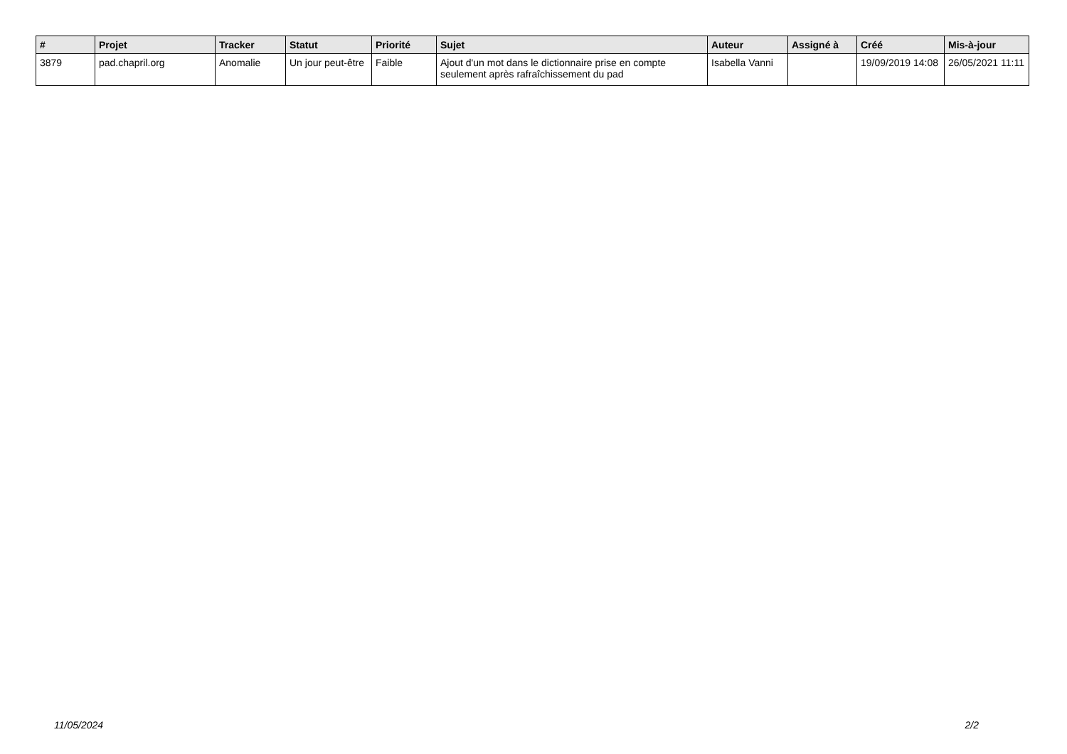| # | Projet | Tracker | Statut | Priorité | Sujet | Auteur | Assigné à | Créé | Mis-à-jour |
| --- | --- | --- | --- | --- | --- | --- | --- | --- | --- |
| 3879 | pad.chapril.org | Anomalie | Un jour peut-être | Faible | Ajout d'un mot dans le dictionnaire prise en compte seulement après rafraîchissement du pad | Isabella Vanni | | 19/09/2019 14:08 | 26/05/2021 11:11 |
11/05/2024 2/2